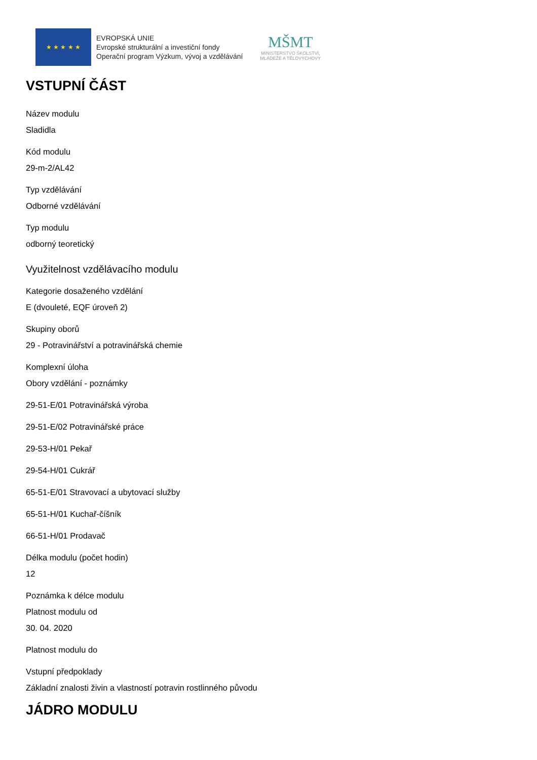★ ★ ★ ★ ★
EVROPSKÁ UNIE
Evropské strukturální a investiční fondy
Operační program Výzkum, vývoj a vzdělávání
MŠMT
MINISTERSTVO ŠKOLSTVÍ,
MLÁDEŽE A TĚLOVÝCHOVY
VSTUPNÍ ČÁST
Název modulu
Sladidla
Kód modulu
29-m-2/AL42
Typ vzdělávání
Odborné vzdělávání
Typ modulu
odborný teoretický
Využitelnost vzdělávacího modulu
Kategorie dosaženého vzdělání
E (dvouleté, EQF úroveň 2)
Skupiny oborů
29 - Potravinářství a potravinářská chemie
Komplexní úloha
Obory vzdělání - poznámky
29-51-E/01 Potravinářská výroba
29-51-E/02 Potravinářské práce
29-53-H/01 Pekař
29-54-H/01 Cukrář
65-51-E/01 Stravovací a ubytovací služby
65-51-H/01 Kuchař-číšník
66-51-H/01 Prodavač
Délka modulu (počet hodin)
12
Poznámka k délce modulu
Platnost modulu od
30. 04. 2020
Platnost modulu do
Vstupní předpoklady
Základní znalosti živin a vlastností potravin rostlinného původu
JÁDRO MODULU